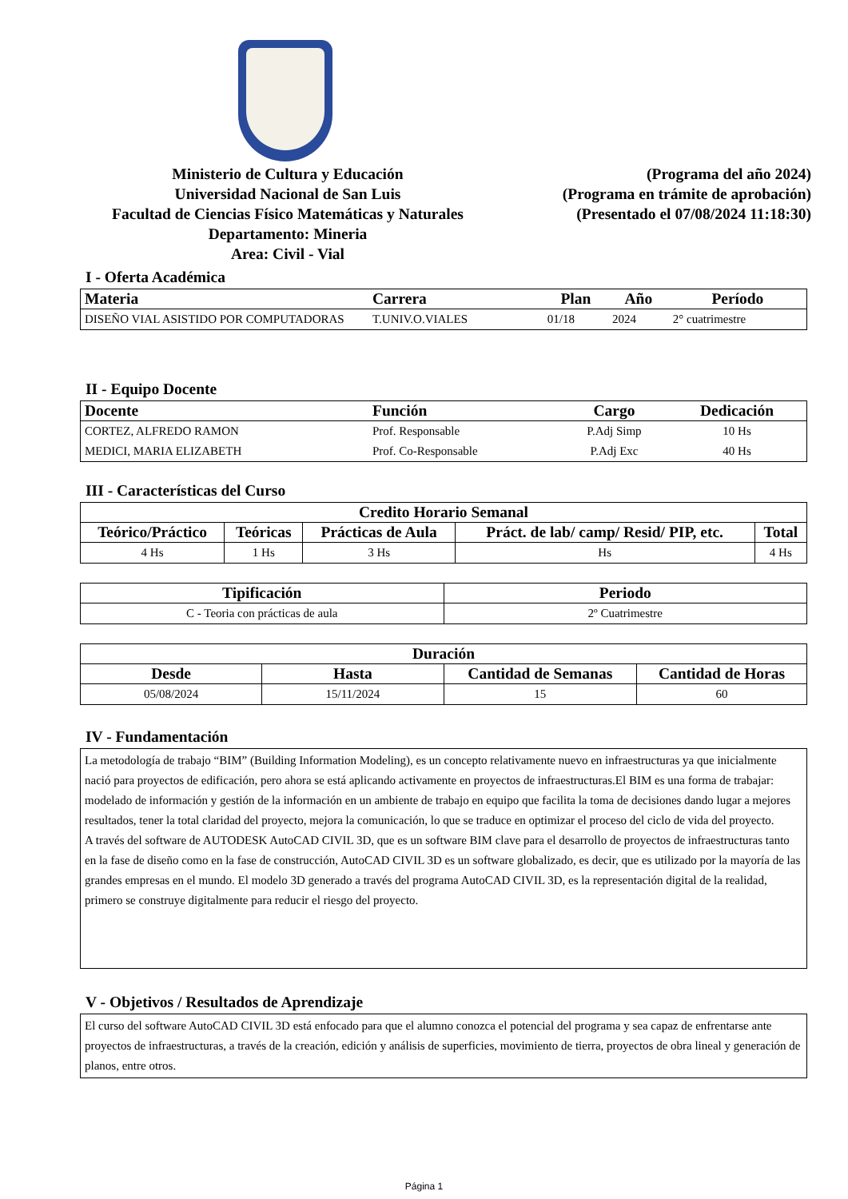Ministerio de Cultura y Educación
Universidad Nacional de San Luis
Facultad de Ciencias Físico Matemáticas y Naturales
Departamento: Mineria
Area: Civil - Vial
(Programa del año 2024)
(Programa en trámite de aprobación)
(Presentado el 07/08/2024 11:18:30)
I - Oferta Académica
| Materia | Carrera | Plan | Año | Período |
| --- | --- | --- | --- | --- |
| DISEÑO VIAL ASISTIDO POR COMPUTADORAS | T.UNIV.O.VIALES | 01/18 | 2024 | 2° cuatrimestre |
II - Equipo Docente
| Docente | Función | Cargo | Dedicación |
| --- | --- | --- | --- |
| CORTEZ, ALFREDO RAMON | Prof. Responsable | P.Adj Simp | 10 Hs |
| MEDICI, MARIA ELIZABETH | Prof. Co-Responsable | P.Adj Exc | 40 Hs |
III - Características del Curso
| Credito Horario Semanal | | | | |
| --- | --- | --- | --- | --- |
| Teórico/Práctico | Teóricas | Prácticas de Aula | Práct. de lab/ camp/ Resid/ PIP, etc. | Total |
| 4 Hs | 1 Hs | 3 Hs | Hs | 4 Hs |
| Tipificación | Periodo |
| --- | --- |
| C - Teoria con prácticas de aula | 2º Cuatrimestre |
| Duración | | | |
| --- | --- | --- | --- |
| Desde | Hasta | Cantidad de Semanas | Cantidad de Horas |
| 05/08/2024 | 15/11/2024 | 15 | 60 |
IV - Fundamentación
La metodología de trabajo “BIM” (Building Information Modeling), es un concepto relativamente nuevo en infraestructuras ya que inicialmente nació para proyectos de edificación, pero ahora se está aplicando activamente en proyectos de infraestructuras.El BIM es una forma de trabajar: modelado de información y gestión de la información en un ambiente de trabajo en equipo que facilita la toma de decisiones dando lugar a mejores resultados, tener la total claridad del proyecto, mejora la comunicación, lo que se traduce en optimizar el proceso del ciclo de vida del proyecto.
A través del software de AUTODESK AutoCAD CIVIL 3D, que es un software BIM clave para el desarrollo de proyectos de infraestructuras tanto en la fase de diseño como en la fase de construcción, AutoCAD CIVIL 3D es un software globalizado, es decir, que es utilizado por la mayoría de las grandes empresas en el mundo. El modelo 3D generado a través del programa AutoCAD CIVIL 3D, es la representación digital de la realidad, primero se construye digitalmente para reducir el riesgo del proyecto.
V - Objetivos / Resultados de Aprendizaje
El curso del software AutoCAD CIVIL 3D está enfocado para que el alumno conozca el potencial del programa y sea capaz de enfrentarse ante proyectos de infraestructuras, a través de la creación, edición y análisis de superficies, movimiento de tierra, proyectos de obra lineal y generación de planos, entre otros.
Página 1